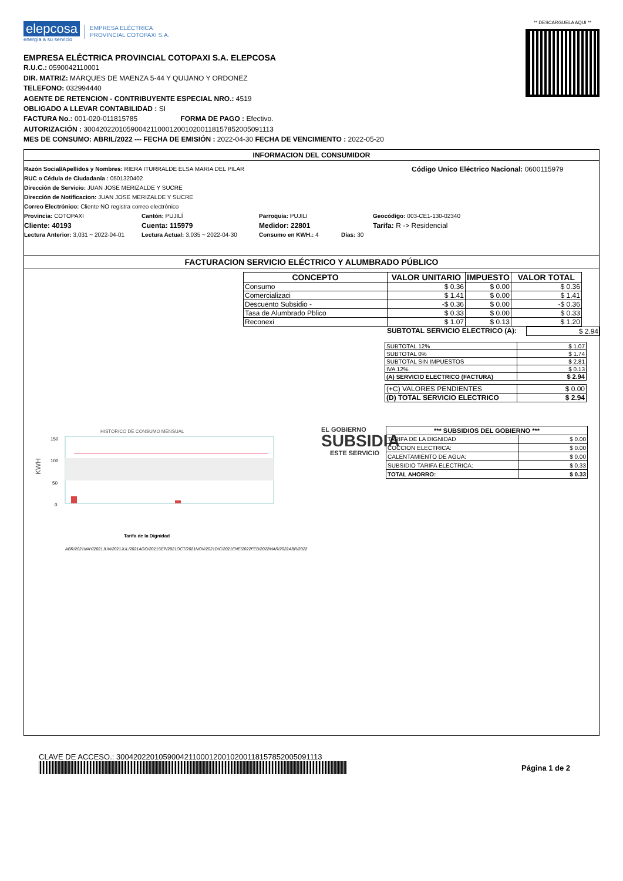elepcosa
energía a su servicio
EMPRESA ELÉCTRICA
PROVINCIAL COTOPAXI S.A.
** DESCARGUELA AQUI **
EMPRESA ELÉCTRICA PROVINCIAL COTOPAXI S.A. ELEPCOSA
R.U.C.: 0590042110001
DIR. MATRIZ: MARQUES DE MAENZA 5-44 Y QUIJANO Y ORDONEZ
TELEFONO: 032994440
AGENTE DE RETENCION - CONTRIBUYENTE ESPECIAL NRO.: 4519
OBLIGADO A LLEVAR CONTABILIDAD : SI
FACTURA No.: 001-020-011815785 FORMA DE PAGO : Efectivo.
AUTORIZACIÓN : 3004202201059004211000120010200118157852005091113
MES DE CONSUMO: ABRIL/2022 --- FECHA DE EMISIÓN : 2022-04-30 FECHA DE VENCIMIENTO : 2022-05-20
INFORMACION DEL CONSUMIDOR
Código Unico Eléctrico Nacional: 0600115979
Razón Social/Apellidos y Nombres: RIERA ITURRALDE ELSA MARIA DEL PILAR
RUC o Cédula de Ciudadanía : 0501320402
Dirección de Servicio: JUAN JOSE MERIZALDE Y SUCRE
Dirección de Notificacion: JUAN JOSE MERIZALDE Y SUCRE
Correo Electrónico: Cliente NO registra correo electrónico
Provincia: COTOPAXI Cantón: PUJILÍ Parroquia: PUJILI Geocódigo: 003-CE1-130-02340
Cliente: 40193 Cuenta: 115979 Medidor: 22801 Tarifa: R -> Residencial
Lectura Anterior: 3,031 ~ 2022-04-01
Lectura Actual: 3,035 ~ 2022-04-30
Consumo en KWH.: 4 Días: 30
FACTURACION SERVICIO ELÉCTRICO Y ALUMBRADO PÚBLICO
| CONCEPTO | VALOR UNITARIO | IMPUESTO | VALOR TOTAL |
| --- | --- | --- | --- |
| Consumo | $ 0.36 | $ 0.00 | $ 0.36 |
| Comercializaci | $ 1.41 | $ 0.00 | $ 1.41 |
| Descuento Subsidio - | -$ 0.36 | $ 0.00 | -$ 0.36 |
| Tasa de Alumbrado Pblico | $ 0.33 | $ 0.00 | $ 0.33 |
| Reconexi | $ 1.07 | $ 0.13 | $ 1.20 |
SUBTOTAL SERVICIO ELECTRICO (A): $ 2.94
| SUBTOTAL 12% | $ 1.07 |
| SUBTOTAL 0% | $ 1.74 |
| SUBTOTAL SIN IMPUESTOS | $ 2.81 |
| IVA 12% | $ 0.13 |
| (A) SERVICIO ELECTRICO (FACTURA) | $ 2.94 |
| (+C) VALORES PENDIENTES | $ 0.00 |
| (D) TOTAL SERVICIO ELECTRICO | $ 2.94 |
HISTORICO DE CONSUMO MENSUAL
KWH
150
100
50
0
Tarifa de la Dignidad
EL GOBIERNO
SUBSIDIA
ESTE SERVICIO
| *** SUBSIDIOS DEL GOBIERNO *** | |
| TARIFA DE LA DIGNIDAD | $ 0.00 |
| COCCION ELECTRICA: | $ 0.00 |
| CALENTAMIENTO DE AGUA: | $ 0.00 |
| SUBSIDIO TARIFA ELECTRICA: | $ 0.33 |
| TOTAL AHORRO: | $ 0.33 |
ABR/2021 MAY/2021 JUN/2021 JUL/2021 AGO/2021 SEP/2021 OCT/2021 NOV/2021 DIC/2021 ENE/2022 FEB/2022 MAR/2022 ABR/2022
CLAVE DE ACCESO.: 3004202201059004211000120010200118157852005091113
Página 1 de 2